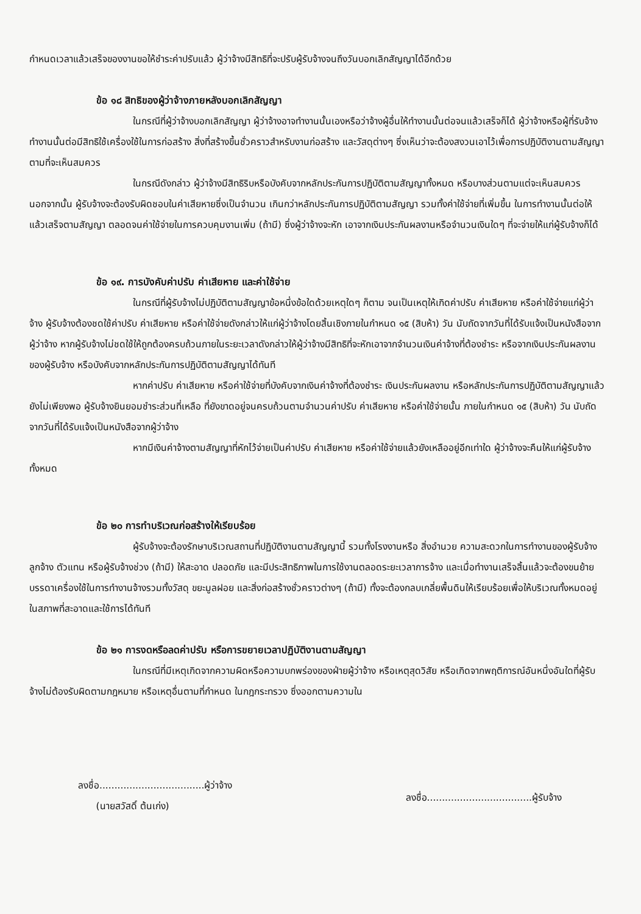กำหนดเวลาแล้วเสร็จของงานขอให้ชำระค่าปรับแล้ว ผู้ว่าจ้างมีสิทธิที่จะปรับผู้รับจ้างจนถึงวันบอกเลิกสัญญาได้อีกด้วย
ข้อ ๑๘ สิทธิของผู้ว่าจ้างภายหลังบอกเลิกสัญญา
ในกรณีที่ผู้ว่าจ้างบอกเลิกสัญญา ผู้ว่าจ้างอาจทำงานนั้นเองหรือว่าจ้างผู้อื่นให้ทำงานนั้นต่อจนแล้วเสร็จก็ได้ ผู้ว่าจ้างหรือผู้ที่รับจ้างทำงานนั้นต่อมีสิทธิใช้เครื่องใช้ในการก่อสร้าง สิ่งที่สร้างขึ้นชั่วคราวสำหรับงานก่อสร้าง และวัสดุต่างๆ ซึ่งเห็นว่าจะต้องสงวนเอาไว้เพื่อการปฏิบัติงานตามสัญญา ตามที่จะเห็นสมควร
ในกรณีดังกล่าว ผู้ว่าจ้างมีสิทธิริบหรือบังคับจากหลักประกันการปฏิบัติตามสัญญาทั้งหมด หรือบางส่วนตามแต่จะเห็นสมควร นอกจากนั้น ผู้รับจ้างจะต้องรับผิดชอบในค่าเสียหายซึ่งเป็นจำนวน เกินกว่าหลักประกันการปฏิบัติตามสัญญา รวมทั้งค่าใช้จ่ายที่เพิ่มขึ้น ในการทำงานนั้นต่อให้แล้วเสร็จตามสัญญา ตลอดจนค่าใช้จ่ายในการควบคุมงานเพิ่ม (ถ้ามี) ซึ่งผู้ว่าจ้างจะหัก เอาจากเงินประกันผลงานหรือจำนวนเงินใดๆ ที่จะจ่ายให้แก่ผู้รับจ้างก็ได้
ข้อ ๑๙. การบังคับค่าปรับ ค่าเสียหาย และค่าใช้จ่าย
ในกรณีที่ผู้รับจ้างไม่ปฏิบัติตามสัญญาข้อหนึ่งข้อใดด้วยเหตุใดๆ ก็ตาม จนเป็นเหตุให้เกิดค่าปรับ ค่าเสียหาย หรือค่าใช้จ่ายแก่ผู้ว่าจ้าง ผู้รับจ้างต้องชดใช้ค่าปรับ ค่าเสียหาย หรือค่าใช้จ่ายดังกล่าวให้แก่ผู้ว่าจ้างโดยสิ้นเชิงภายในกำหนด ๑๕ (สิบห้า) วัน นับถัดจากวันที่ได้รับแจ้งเป็นหนังสือจากผู้ว่าจ้าง หากผู้รับจ้างไม่ชดใช้ให้ถูกต้องครบถ้วนภายในระยะเวลาดังกล่าวให้ผู้ว่าจ้างมีสิทธิที่จะหักเอาจากจำนวนเงินค่าจ้างที่ต้องชำระ หรือจากเงินประกันผลงาน ของผู้รับจ้าง หรือบังคับจากหลักประกันการปฏิบัติตามสัญญาได้ทันที
หากค่าปรับ ค่าเสียหาย หรือค่าใช้จ่ายที่บังคับจากเงินค่าจ้างที่ต้องชำระ เงินประกันผลงาน หรือหลักประกันการปฏิบัติตามสัญญาแล้วยังไม่เพียงพอ ผู้รับจ้างยินยอมชำระส่วนที่เหลือ ที่ยังขาดอยู่จนครบถ้วนตามจำนวนค่าปรับ ค่าเสียหาย หรือค่าใช้จ่ายนั้น ภายในกำหนด ๑๕ (สิบห้า) วัน นับถัดจากวันที่ได้รับแจ้งเป็นหนังสือจากผู้ว่าจ้าง
หากมีเงินค่าจ้างตามสัญญาที่หักไว้จ่ายเป็นค่าปรับ ค่าเสียหาย หรือค่าใช้จ่ายแล้วยังเหลืออยู่อีกเท่าใด ผู้ว่าจ้างจะคืนให้แก่ผู้รับจ้างทั้งหมด
ข้อ ๒๐ การทำบริเวณก่อสร้างให้เรียบร้อย
ผู้รับจ้างจะต้องรักษาบริเวณสถานที่ปฏิบัติงานตามสัญญานี้ รวมทั้งโรงงานหรือ สิ่งอำนวย ความสะดวกในการทำงานของผู้รับจ้าง ลูกจ้าง ตัวแทน หรือผู้รับจ้างช่วง (ถ้ามี) ให้สะอาด ปลอดภัย และมีประสิทธิภาพในการใช้งานตลอดระยะเวลาการจ้าง และเมื่อทำงานเสร็จสิ้นแล้วจะต้องขนย้ายบรรดาเครื่องใช้ในการทำงานจ้างรวมทั้งวัสดุ ขยะมูลฝอย และสิ่งก่อสร้างชั่วคราวต่างๆ (ถ้ามี) ทั้งจะต้องกลบเกลี่ยพื้นดินให้เรียบร้อยเพื่อให้บริเวณทั้งหมดอยู่ในสภาพที่สะอาดและใช้การได้ทันที
ข้อ ๒๑ การงดหรือลดค่าปรับ หรือการขยายเวลาปฏิบัติงานตามสัญญา
ในกรณีที่มีเหตุเกิดจากความผิดหรือความบกพร่องของฝ่ายผู้ว่าจ้าง หรือเหตุสุดวิสัย หรือเกิดจากพฤติการณ์อันหนึ่งอันใดที่ผู้รับจ้างไม่ต้องรับผิดตามกฎหมาย หรือเหตุอื่นตามที่กำหนด ในกฎกระทรวง ซึ่งออกตามความใน
ลงชื่อ...................................ผู้ว่าจ้าง
(นายสวัสดิ์ ต้นเก่ง)
ลงชื่อ...................................ผู้รับจ้าง